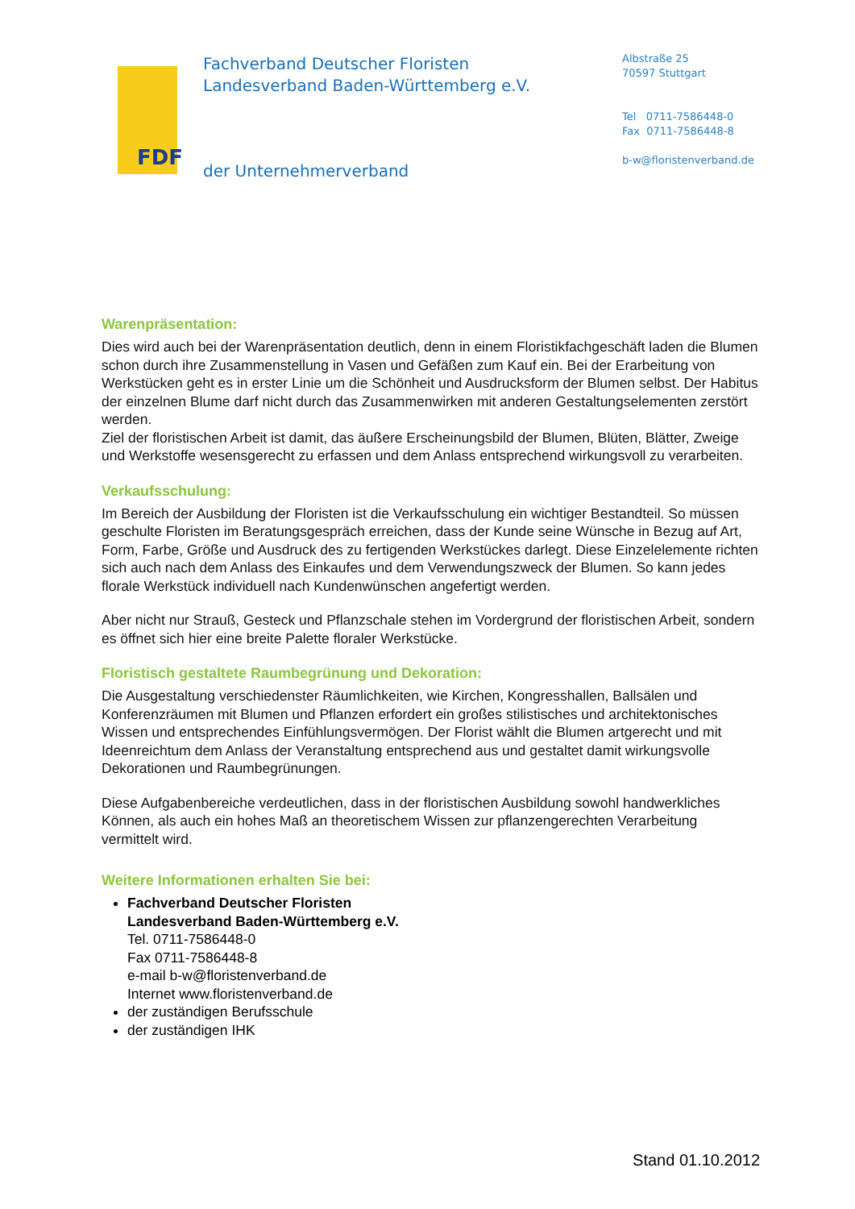FDF
Fachverband Deutscher Floristen
Landesverband Baden-Württemberg e.V.
der Unternehmerverband
Albstraße 25
70597 Stuttgart
Tel 0711-7586448-0
Fax 0711-7586448-8
b-w@floristenverband.de
Warenpräsentation:
Dies wird auch bei der Warenpräsentation deutlich, denn in einem Floristikfachgeschäft laden die Blumen schon durch ihre Zusammenstellung in Vasen und Gefäßen zum Kauf ein. Bei der Erarbeitung von Werkstücken geht es in erster Linie um die Schönheit und Ausdrucksform der Blumen selbst. Der Habitus der einzelnen Blume darf nicht durch das Zusammenwirken mit anderen Gestaltungselementen zerstört werden.
Ziel der floristischen Arbeit ist damit, das äußere Erscheinungsbild der Blumen, Blüten, Blätter, Zweige und Werkstoffe wesensgerecht zu erfassen und dem Anlass entsprechend wirkungsvoll zu verarbeiten.
Verkaufsschulung:
Im Bereich der Ausbildung der Floristen ist die Verkaufsschulung ein wichtiger Bestandteil. So müssen geschulte Floristen im Beratungsgespräch erreichen, dass der Kunde seine Wünsche in Bezug auf Art, Form, Farbe, Größe und Ausdruck des zu fertigenden Werkstückes darlegt. Diese Einzelelemente richten sich auch nach dem Anlass des Einkaufes und dem Verwendungszweck der Blumen. So kann jedes florale Werkstück individuell nach Kundenwünschen angefertigt werden.
Aber nicht nur Strauß, Gesteck und Pflanzschale stehen im Vordergrund der floristischen Arbeit, sondern es öffnet sich hier eine breite Palette floraler Werkstücke.
Floristisch gestaltete Raumbegrünung und Dekoration:
Die Ausgestaltung verschiedenster Räumlichkeiten, wie Kirchen, Kongresshallen, Ballsälen und Konferenzräumen mit Blumen und Pflanzen erfordert ein großes stilistisches und architektonisches Wissen und entsprechendes Einfühlungsvermögen. Der Florist wählt die Blumen artgerecht und mit Ideenreichtum dem Anlass der Veranstaltung entsprechend aus und gestaltet damit wirkungsvolle Dekorationen und Raumbegrünungen.
Diese Aufgabenbereiche verdeutlichen, dass in der floristischen Ausbildung sowohl handwerkliches Können, als auch ein hohes Maß an theoretischem Wissen zur pflanzengerechten Verarbeitung vermittelt wird.
Weitere Informationen erhalten Sie bei:
Fachverband Deutscher Floristen
Landesverband Baden-Württemberg e.V.
Tel. 0711-7586448-0
Fax 0711-7586448-8
e-mail b-w@floristenverband.de
Internet www.floristenverband.de
der zuständigen Berufsschule
der zuständigen IHK
Stand 01.10.2012